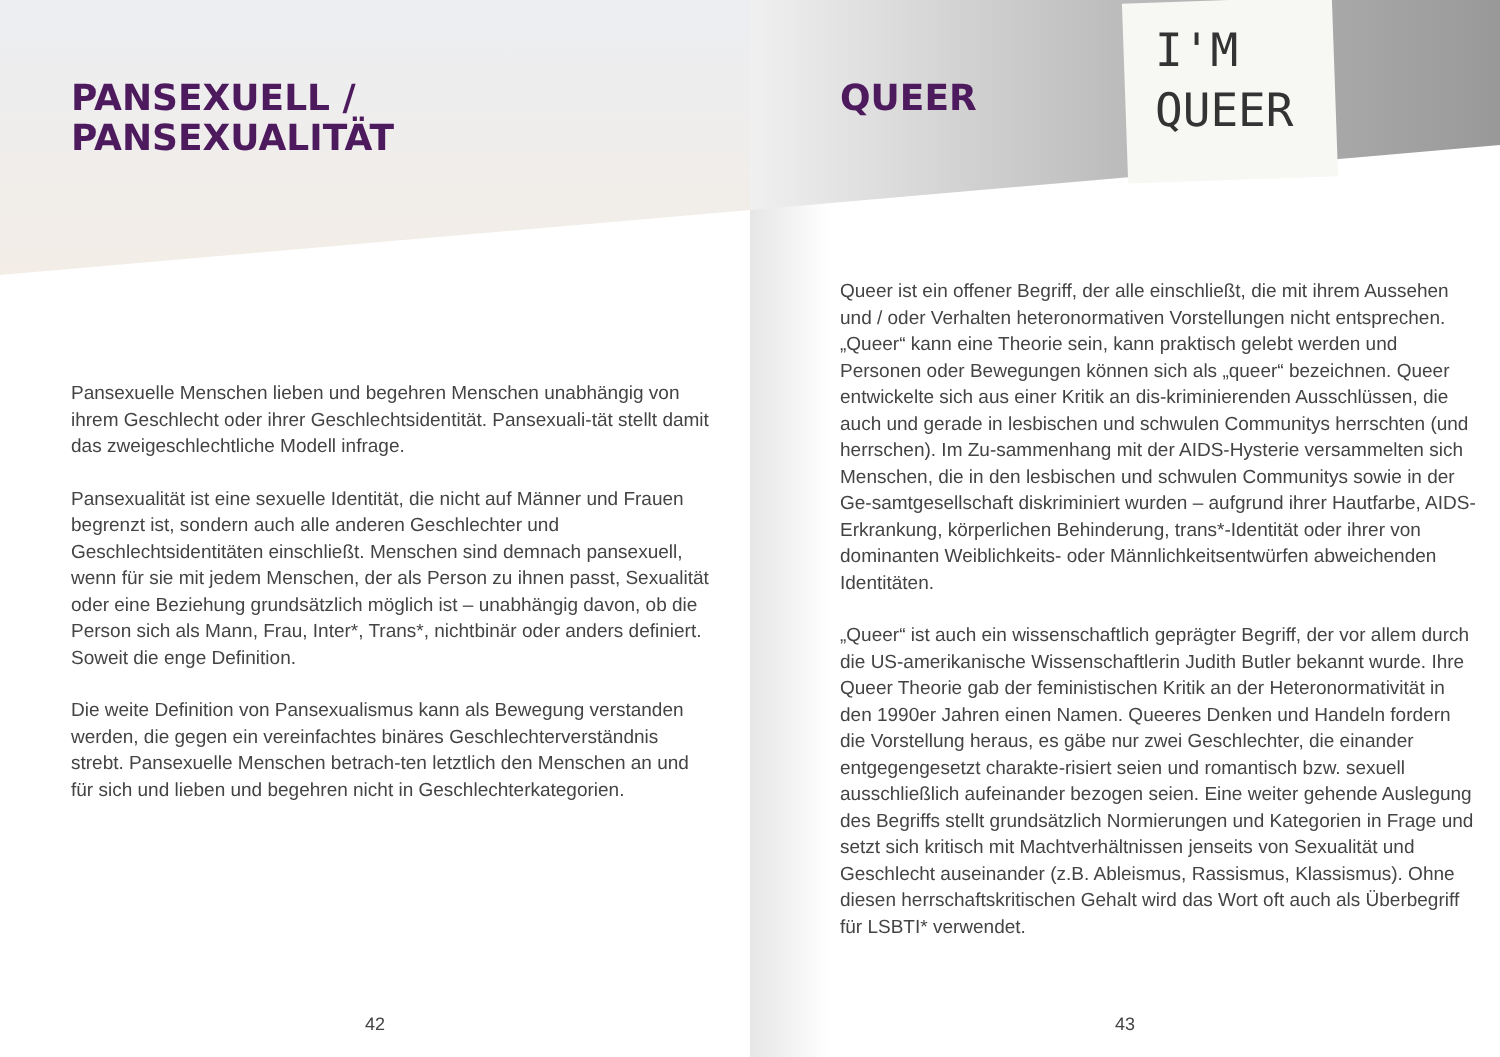PANSEXUELL /
PANSEXUALITÄT
Pansexuelle Menschen lieben und begehren Menschen unabhängig von ihrem Geschlecht oder ihrer Geschlechtsidentität. Pansexuali-tät stellt damit das zweigeschlechtliche Modell infrage.
Pansexualität ist eine sexuelle Identität, die nicht auf Männer und Frauen begrenzt ist, sondern auch alle anderen Geschlechter und Geschlechtsidentitäten einschließt. Menschen sind demnach pansexuell, wenn für sie mit jedem Menschen, der als Person zu ihnen passt, Sexualität oder eine Beziehung grundsätzlich möglich ist – unabhängig davon, ob die Person sich als Mann, Frau, Inter*, Trans*, nichtbinär oder anders definiert. Soweit die enge Definition.
Die weite Definition von Pansexualismus kann als Bewegung verstanden werden, die gegen ein vereinfachtes binäres Geschlechterverständnis strebt. Pansexuelle Menschen betrach-ten letztlich den Menschen an und für sich und lieben und begehren nicht in Geschlechterkategorien.
42
I'M
QUEER
QUEER
Queer ist ein offener Begriff, der alle einschließt, die mit ihrem Aussehen und / oder Verhalten heteronormativen Vorstellungen nicht entsprechen. „Queer“ kann eine Theorie sein, kann praktisch gelebt werden und Personen oder Bewegungen können sich als „queer“ bezeichnen. Queer entwickelte sich aus einer Kritik an dis-kriminierenden Ausschlüssen, die auch und gerade in lesbischen und schwulen Communitys herrschten (und herrschen). Im Zu-sammenhang mit der AIDS-Hysterie versammelten sich Menschen, die in den lesbischen und schwulen Communitys sowie in der Ge-samtgesellschaft diskriminiert wurden – aufgrund ihrer Hautfarbe, AIDS-Erkrankung, körperlichen Behinderung, trans*-Identität oder ihrer von dominanten Weiblichkeits- oder Männlichkeitsentwürfen abweichenden Identitäten.
„Queer“ ist auch ein wissenschaftlich geprägter Begriff, der vor allem durch die US-amerikanische Wissenschaftlerin Judith Butler bekannt wurde. Ihre Queer Theorie gab der feministischen Kritik an der Heteronormativität in den 1990er Jahren einen Namen. Queeres Denken und Handeln fordern die Vorstellung heraus, es gäbe nur zwei Geschlechter, die einander entgegengesetzt charakte-risiert seien und romantisch bzw. sexuell ausschließlich aufeinander bezogen seien. Eine weiter gehende Auslegung des Begriffs stellt grundsätzlich Normierungen und Kategorien in Frage und setzt sich kritisch mit Machtverhältnissen jenseits von Sexualität und Geschlecht auseinander (z.B. Ableismus, Rassismus, Klassismus). Ohne diesen herrschaftskritischen Gehalt wird das Wort oft auch als Überbegriff für LSBTI* verwendet.
43